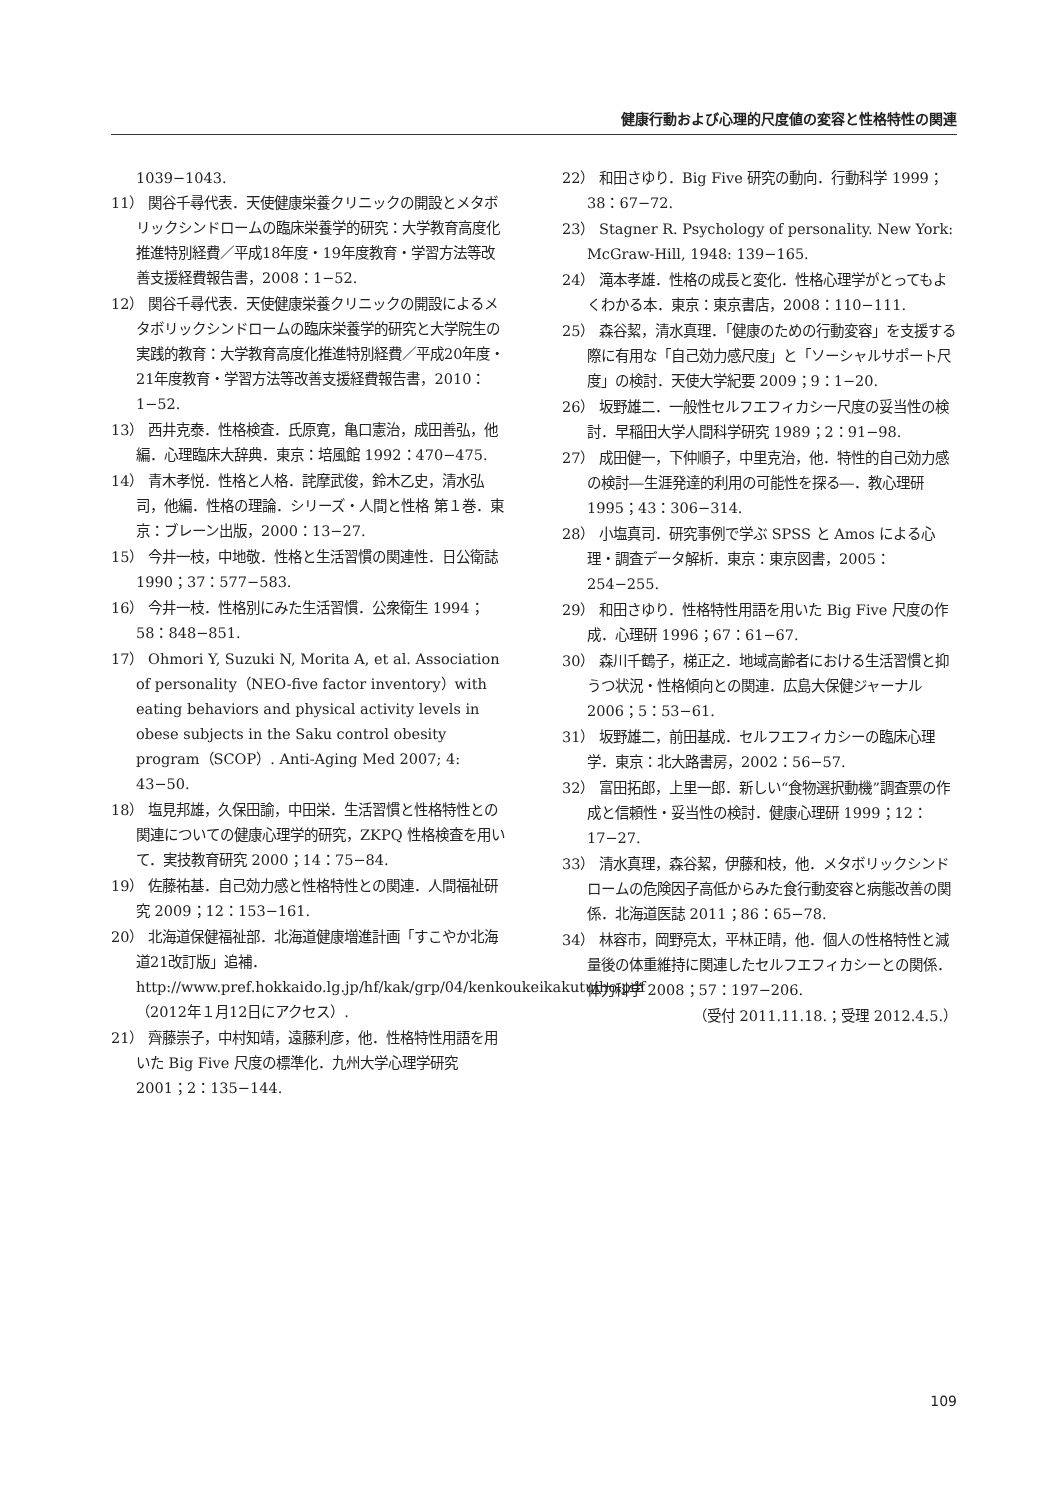健康行動および心理的尺度値の変容と性格特性の関連
1039−1043.
11） 関谷千尋代表．天使健康栄養クリニックの開設とメタボリックシンドロームの臨床栄養学的研究：大学教育高度化推進特別経費／平成18年度・19年度教育・学習方法等改善支援経費報告書，2008：1−52.
12） 関谷千尋代表．天使健康栄養クリニックの開設によるメタボリックシンドロームの臨床栄養学的研究と大学院生の実践的教育：大学教育高度化推進特別経費／平成20年度・21年度教育・学習方法等改善支援経費報告書，2010：1−52.
13） 西井克泰．性格検査．氏原寛，亀口憲治，成田善弘，他編．心理臨床大辞典．東京：培風館 1992：470−475.
14） 青木孝悦．性格と人格．詫摩武俊，鈴木乙史，清水弘司，他編．性格の理論．シリーズ・人間と性格 第１巻．東京：ブレーン出版，2000：13−27.
15） 今井一枝，中地敬．性格と生活習慣の関連性．日公衛誌 1990；37：577−583.
16） 今井一枝．性格別にみた生活習慣．公衆衛生 1994；58：848−851.
17） Ohmori Y, Suzuki N, Morita A, et al. Association of personality（NEO-five factor inventory）with eating behaviors and physical activity levels in obese subjects in the Saku control obesity program（SCOP）. Anti-Aging Med 2007; 4: 43−50.
18） 塩見邦雄，久保田諭，中田栄．生活習慣と性格特性との関連についての健康心理学的研究，ZKPQ 性格検査を用いて．実技教育研究 2000；14：75−84.
19） 佐藤祐基．自己効力感と性格特性との関連．人間福祉研究 2009；12：153−161.
20） 北海道保健福祉部．北海道健康増進計画「すこやか北海道21改訂版」追補．http://www.pref.hokkaido.lg.jp/hf/kak/grp/04/kenkoukeikakutuiho.pdf（2012年１月12日にアクセス）.
21） 齊藤崇子，中村知靖，遠藤利彦，他．性格特性用語を用いた Big Five 尺度の標準化．九州大学心理学研究 2001；2：135−144.
22） 和田さゆり．Big Five 研究の動向．行動科学 1999；38：67−72.
23） Stagner R. Psychology of personality. New York: McGraw-Hill, 1948: 139−165.
24） 滝本孝雄．性格の成長と変化．性格心理学がとってもよくわかる本．東京：東京書店，2008：110−111.
25） 森谷絜，清水真理．「健康のための行動変容」を支援する際に有用な「自己効力感尺度」と「ソーシャルサポート尺度」の検討．天使大学紀要 2009；9：1−20.
26） 坂野雄二．一般性セルフエフィカシー尺度の妥当性の検討．早稲田大学人間科学研究 1989；2：91−98.
27） 成田健一，下仲順子，中里克治，他．特性的自己効力感の検討―生涯発達的利用の可能性を探る―．教心理研 1995；43：306−314.
28） 小塩真司．研究事例で学ぶ SPSS と Amos による心理・調査データ解析．東京：東京図書，2005：254−255.
29） 和田さゆり．性格特性用語を用いた Big Five 尺度の作成．心理研 1996；67：61−67.
30） 森川千鶴子，梯正之．地域高齢者における生活習慣と抑うつ状況・性格傾向との関連．広島大保健ジャーナル 2006；5：53−61.
31） 坂野雄二，前田基成．セルフエフィカシーの臨床心理学．東京：北大路書房，2002：56−57.
32） 富田拓郎，上里一郎．新しい“食物選択動機”調査票の作成と信頼性・妥当性の検討．健康心理研 1999；12：17−27.
33） 清水真理，森谷絜，伊藤和枝，他．メタボリックシンドロームの危険因子高低からみた食行動変容と病態改善の関係．北海道医誌 2011；86：65−78.
34） 林容市，岡野亮太，平林正晴，他．個人の性格特性と減量後の体重維持に関連したセルフエフィカシーとの関係．体力科学 2008；57：197−206.
（受付 2011.11.18.；受理 2012.4.5.）
109